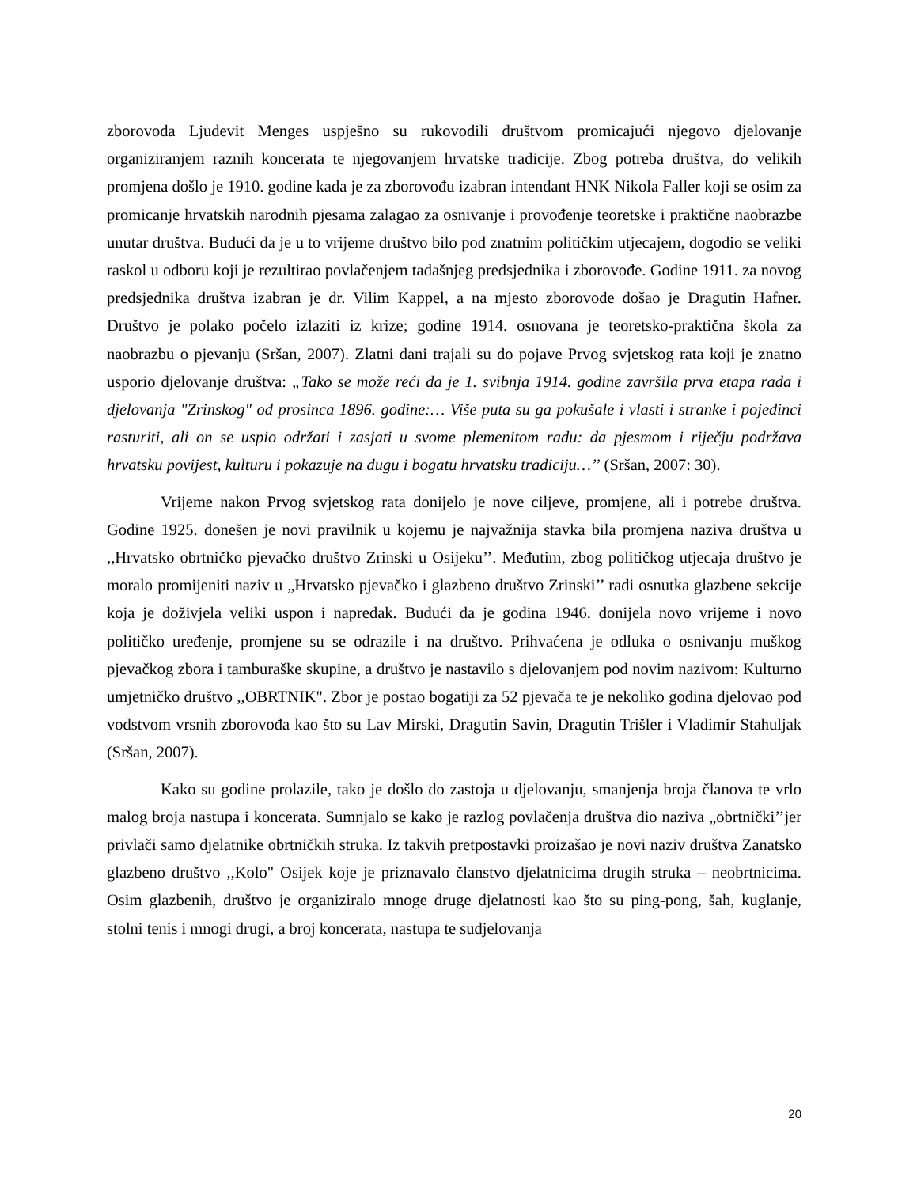zborovođa Ljudevit Menges uspješno su rukovodili društvom promicajući njegovo djelovanje organiziranjem raznih koncerata te njegovanjem hrvatske tradicije. Zbog potreba društva, do velikih promjena došlo je 1910. godine kada je za zborovođu izabran intendant HNK Nikola Faller koji se osim za promicanje hrvatskih narodnih pjesama zalagao za osnivanje i provođenje teoretske i praktične naobrazbe unutar društva. Budući da je u to vrijeme društvo bilo pod znatnim političkim utjecajem, dogodio se veliki raskol u odboru koji je rezultirao povlačenjem tadašnjeg predsjednika i zborovođe. Godine 1911. za novog predsjednika društva izabran je dr. Vilim Kappel, a na mjesto zborovođe došao je Dragutin Hafner. Društvo je polako počelo izlaziti iz krize; godine 1914. osnovana je teoretsko-praktična škola za naobrazbu o pjevanju (Sršan, 2007). Zlatni dani trajali su do pojave Prvog svjetskog rata koji je znatno usporio djelovanje društva: „Tako se može reći da je 1. svibnja 1914. godine završila prva etapa rada i djelovanja "Zrinskog" od prosinca 1896. godine:… Više puta su ga pokušale i vlasti i stranke i pojedinci rasturiti, ali on se uspio održati i zasjati u svome plemenitom radu: da pjesmom i riječju podržava hrvatsku povijest, kulturu i pokazuje na dugu i bogatu hrvatsku tradiciju…’’ (Sršan, 2007: 30).
Vrijeme nakon Prvog svjetskog rata donijelo je nove ciljeve, promjene, ali i potrebe društva. Godine 1925. donešen je novi pravilnik u kojemu je najvažnija stavka bila promjena naziva društva u ,,Hrvatsko obrtničko pjevačko društvo Zrinski u Osijeku’’. Međutim, zbog političkog utjecaja društvo je moralo promijeniti naziv u „Hrvatsko pjevačko i glazbeno društvo Zrinski’’ radi osnutka glazbene sekcije koja je doživjela veliki uspon i napredak. Budući da je godina 1946. donijela novo vrijeme i novo političko uređenje, promjene su se odrazile i na društvo. Prihvaćena je odluka o osnivanju muškog pjevačkog zbora i tamburaške skupine, a društvo je nastavilo s djelovanjem pod novim nazivom: Kulturno umjetničko društvo ,,OBRTNIK". Zbor je postao bogatiji za 52 pjevača te je nekoliko godina djelovao pod vodstvom vrsnih zborovođa kao što su Lav Mirski, Dragutin Savin, Dragutin Trišler i Vladimir Stahuljak (Sršan, 2007).
Kako su godine prolazile, tako je došlo do zastoja u djelovanju, smanjenja broja članova te vrlo malog broja nastupa i koncerata. Sumnjalo se kako je razlog povlačenja društva dio naziva „obrtnički’’jer privlači samo djelatnike obrtničkih struka. Iz takvih pretpostavki proizašao je novi naziv društva Zanatsko glazbeno društvo ,,Kolo" Osijek koje je priznavalo članstvo djelatnicima drugih struka – neobrtnicima. Osim glazbenih, društvo je organiziralo mnoge druge djelatnosti kao što su ping-pong, šah, kuglanje, stolni tenis i mnogi drugi, a broj koncerata, nastupa te sudjelovanja
20